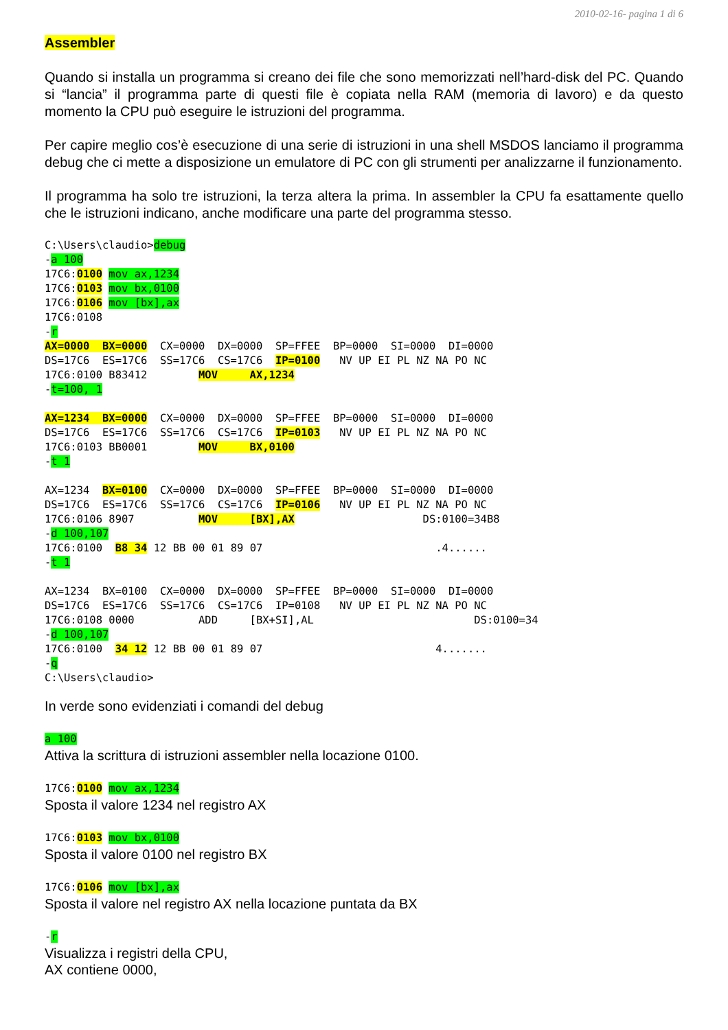2010-02-16- pagina 1 di 6
Assembler
Quando si installa un programma si creano dei file che sono memorizzati nell’hard-disk del PC. Quando si “lancia” il programma parte di questi file è copiata nella RAM (memoria di lavoro) e da questo momento la CPU può eseguire le istruzioni del programma.
Per capire meglio cos’è esecuzione di una serie di istruzioni in una shell MSDOS lanciamo il programma debug che ci mette a disposizione un emulatore di PC con gli strumenti per analizzarne il funzionamento.
Il programma ha solo tre istruzioni, la terza altera la prima. In assembler la CPU fa esattamente quello che le istruzioni indicano, anche modificare una parte del programma stesso.
C:\Users\claudio>debug
-a 100
17C6:0100 mov ax,1234
17C6:0103 mov bx,0100
17C6:0106 mov [bx],ax
17C6:0108
-r
AX=0000  BX=0000  CX=0000  DX=0000  SP=FFEE  BP=0000  SI=0000  DI=0000
DS=17C6  ES=17C6  SS=17C6  CS=17C6  IP=0100   NV UP EI PL NZ NA PO NC
17C6:0100 B83412        MOV     AX,1234
-t=100, 1

AX=1234  BX=0000  CX=0000  DX=0000  SP=FFEE  BP=0000  SI=0000  DI=0000
DS=17C6  ES=17C6  SS=17C6  CS=17C6  IP=0103   NV UP EI PL NZ NA PO NC
17C6:0103 BB0001        MOV     BX,0100
-t 1

AX=1234  BX=0100  CX=0000  DX=0000  SP=FFEE  BP=0000  SI=0000  DI=0000
DS=17C6  ES=17C6  SS=17C6  CS=17C6  IP=0106   NV UP EI PL NZ NA PO NC
17C6:0106 8907          MOV     [BX],AX                    DS:0100=34B8
-d 100,107
17C6:0100  B8 34 12 BB 00 01 89 07                           .4......
-t 1

AX=1234  BX=0100  CX=0000  DX=0000  SP=FFEE  BP=0000  SI=0000  DI=0000
DS=17C6  ES=17C6  SS=17C6  CS=17C6  IP=0108   NV UP EI PL NZ NA PO NC
17C6:0108 0000          ADD     [BX+SI],AL                         DS:0100=34
-d 100,107
17C6:0100  34 12 12 BB 00 01 89 07                           4.......
-q
C:\Users\claudio>
In verde sono evidenziati i comandi del debug
a 100
Attiva la scrittura di istruzioni assembler nella locazione 0100.
17C6:0100 mov ax,1234
Sposta il valore 1234 nel registro AX
17C6:0103 mov bx,0100
Sposta il valore 0100 nel registro BX
17C6:0106 mov [bx],ax
Sposta il valore nel registro AX nella locazione puntata da BX
-r
Visualizza i registri della CPU,
AX contiene 0000,